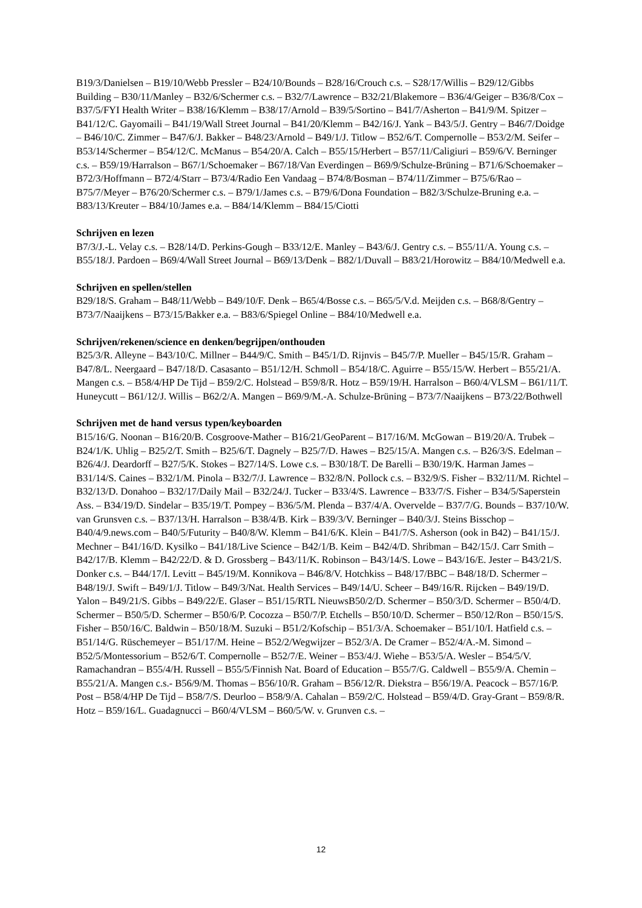B19/3/Danielsen – B19/10/Webb Pressler – B24/10/Bounds – B28/16/Crouch c.s. – S28/17/Willis – B29/12/Gibbs Building – B30/11/Manley – B32/6/Schermer c.s. – B32/7/Lawrence – B32/21/Blakemore – B36/4/Geiger – B36/8/Cox – B37/5/FYI Health Writer – B38/16/Klemm – B38/17/Arnold – B39/5/Sortino – B41/7/Asherton – B41/9/M. Spitzer – B41/12/C. Gayomaili – B41/19/Wall Street Journal – B41/20/Klemm – B42/16/J. Yank – B43/5/J. Gentry – B46/7/Doidge – B46/10/C. Zimmer – B47/6/J. Bakker – B48/23/Arnold – B49/1/J. Titlow – B52/6/T. Compernolle – B53/2/M. Seifer – B53/14/Schermer – B54/12/C. McManus – B54/20/A. Calch – B55/15/Herbert – B57/11/Caligiuri – B59/6/V. Berninger c.s. – B59/19/Harralson – B67/1/Schoemaker – B67/18/Van Everdingen – B69/9/Schulze-Brüning – B71/6/Schoemaker – B72/3/Hoffmann – B72/4/Starr – B73/4/Radio Een Vandaag – B74/8/Bosman – B74/11/Zimmer – B75/6/Rao – B75/7/Meyer – B76/20/Schermer c.s. – B79/1/James c.s. – B79/6/Dona Foundation – B82/3/Schulze-Bruning e.a. – B83/13/Kreuter – B84/10/James e.a. – B84/14/Klemm – B84/15/Ciotti
Schrijven en lezen
B7/3/J.-L. Velay c.s. – B28/14/D. Perkins-Gough – B33/12/E. Manley – B43/6/J. Gentry c.s. – B55/11/A. Young c.s. – B55/18/J. Pardoen – B69/4/Wall Street Journal – B69/13/Denk – B82/1/Duvall – B83/21/Horowitz – B84/10/Medwell e.a.
Schrijven en spellen/stellen
B29/18/S. Graham – B48/11/Webb – B49/10/F. Denk – B65/4/Bosse c.s. – B65/5/V.d. Meijden c.s. – B68/8/Gentry – B73/7/Naaijkens – B73/15/Bakker e.a. – B83/6/Spiegel Online – B84/10/Medwell e.a.
Schrijven/rekenen/science en denken/begrijpen/onthouden
B25/3/R. Alleyne – B43/10/C. Millner – B44/9/C. Smith – B45/1/D. Rijnvis – B45/7/P. Mueller – B45/15/R. Graham – B47/8/L. Neergaard – B47/18/D. Casasanto – B51/12/H. Schmoll – B54/18/C. Aguirre – B55/15/W. Herbert – B55/21/A. Mangen c.s. – B58/4/HP De Tijd – B59/2/C. Holstead – B59/8/R. Hotz – B59/19/H. Harralson – B60/4/VLSM – B61/11/T. Huneycutt – B61/12/J. Willis – B62/2/A. Mangen – B69/9/M.-A. Schulze-Brüning – B73/7/Naaijkens – B73/22/Bothwell
Schrijven met de hand versus typen/keyboarden
B15/16/G. Noonan – B16/20/B. Cosgroove-Mather – B16/21/GeoParent – B17/16/M. McGowan – B19/20/A. Trubek – B24/1/K. Uhlig – B25/2/T. Smith – B25/6/T. Dagnely – B25/7/D. Hawes – B25/15/A. Mangen c.s. – B26/3/S. Edelman – B26/4/J. Deardorff – B27/5/K. Stokes – B27/14/S. Lowe c.s. – B30/18/T. De Barelli – B30/19/K. Harman James – B31/14/S. Caines – B32/1/M. Pinola – B32/7/J. Lawrence – B32/8/N. Pollock c.s. – B32/9/S. Fisher – B32/11/M. Richtel – B32/13/D. Donahoo – B32/17/Daily Mail – B32/24/J. Tucker – B33/4/S. Lawrence – B33/7/S. Fisher – B34/5/Saperstein Ass. – B34/19/D. Sindelar – B35/19/T. Pompey – B36/5/M. Plenda – B37/4/A. Overvelde – B37/7/G. Bounds – B37/10/W. van Grunsven c.s. – B37/13/H. Harralson – B38/4/B. Kirk – B39/3/V. Berninger – B40/3/J. Steins Bisschop – B40/4/9.news.com – B40/5/Futurity – B40/8/W. Klemm – B41/6/K. Klein – B41/7/S. Asherson (ook in B42) – B41/15/J. Mechner – B41/16/D. Kysilko – B41/18/Live Science – B42/1/B. Keim – B42/4/D. Shribman – B42/15/J. Carr Smith – B42/17/B. Klemm – B42/22/D. & D. Grossberg – B43/11/K. Robinson – B43/14/S. Lowe – B43/16/E. Jester – B43/21/S. Donker c.s. – B44/17/I. Levitt – B45/19/M. Konnikova – B46/8/V. Hotchkiss – B48/17/BBC – B48/18/D. Schermer – B48/19/J. Swift – B49/1/J. Titlow – B49/3/Nat. Health Services – B49/14/U. Scheer – B49/16/R. Rijcken – B49/19/D. Yalon – B49/21/S. Gibbs – B49/22/E. Glaser – B51/15/RTL NieuwsB50/2/D. Schermer – B50/3/D. Schermer – B50/4/D. Schermer – B50/5/D. Schermer – B50/6/P. Cocozza – B50/7/P. Etchells – B50/10/D. Schermer – B50/12/Ron – B50/15/S. Fisher – B50/16/C. Baldwin – B50/18/M. Suzuki – B51/2/Kofschip – B51/3/A. Schoemaker – B51/10/I. Hatfield c.s. – B51/14/G. Rüschemeyer – B51/17/M. Heine – B52/2/Wegwijzer – B52/3/A. De Cramer – B52/4/A.-M. Simond – B52/5/Montessorium – B52/6/T. Compernolle – B52/7/E. Weiner – B53/4/J. Wiehe – B53/5/A. Wesler – B54/5/V. Ramachandran – B55/4/H. Russell – B55/5/Finnish Nat. Board of Education – B55/7/G. Caldwell – B55/9/A. Chemin – B55/21/A. Mangen c.s.- B56/9/M. Thomas – B56/10/R. Graham – B56/12/R. Diekstra – B56/19/A. Peacock – B57/16/P. Post – B58/4/HP De Tijd – B58/7/S. Deurloo – B58/9/A. Cahalan – B59/2/C. Holstead – B59/4/D. Gray-Grant – B59/8/R. Hotz – B59/16/L. Guadagnucci – B60/4/VLSM – B60/5/W. v. Grunven c.s. –
12